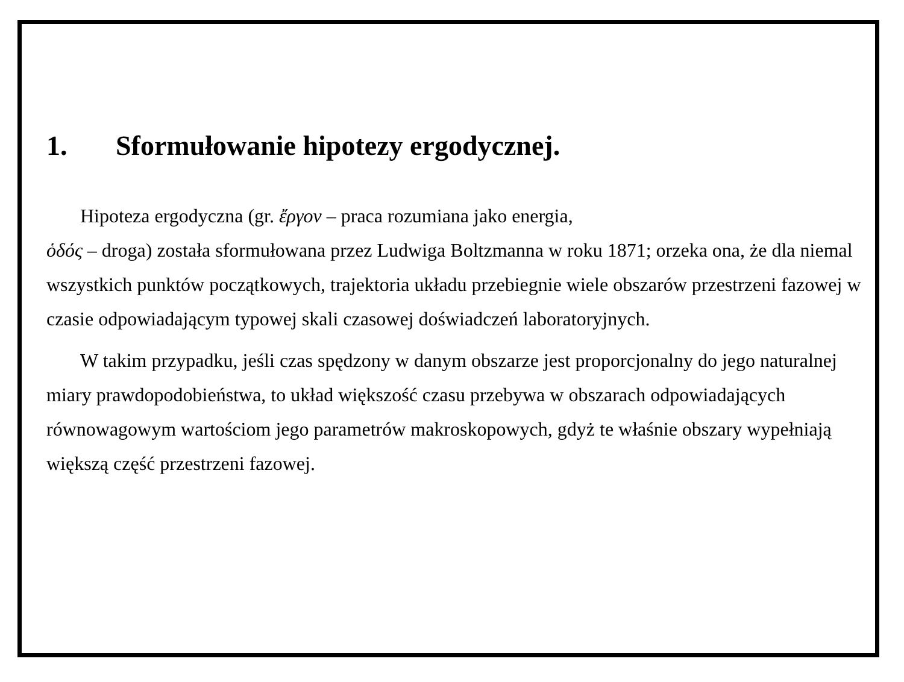1. Sformułowanie hipotezy ergodycznej.
Hipoteza ergodyczna (gr. ἔργον – praca rozumiana jako energia,
ὁδός – droga) została sformułowana przez Ludwiga Boltzmanna w roku 1871; orzeka ona, że dla niemal wszystkich punktów początkowych, trajektoria układu przebiegnie wiele obszarów przestrzeni fazowej w czasie odpowiadającym typowej skali czasowej doświadczeń laboratoryjnych.
W takim przypadku, jeśli czas spędzony w danym obszarze jest proporcjonalny do jego naturalnej miary prawdopodobieństwa, to układ większość czasu przebywa w obszarach odpowiadających równowagowym wartościom jego parametrów makroskopowych, gdyż te właśnie obszary wypełniają większą część przestrzeni fazowej.